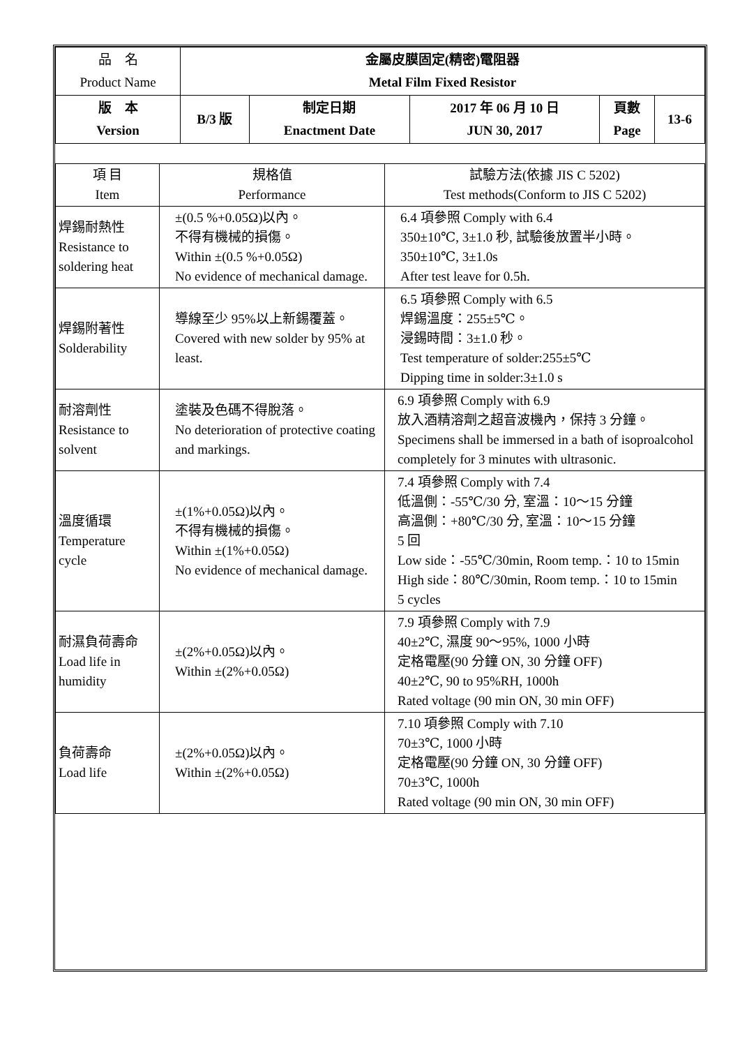| 品 名 Product Name | 金屬皮膜固定(精密)電阻器 Metal Film Fixed Resistor | | | | |
| 版 本 Version | B/3 版 | 制定日期 Enactment Date | 2017 年 06 月 10 日 JUN 30, 2017 | 頁數 Page | 13-6 |
| 項 目 Item | 規格值 Performance | 試驗方法(依據 JIS C 5202) Test methods(Conform to JIS C 5202) |
| 焊錫耐熱性 Resistance to soldering heat | ±(0.5 %+0.05Ω)以內。 不得有機械的損傷。 Within ±(0.5 %+0.05Ω) No evidence of mechanical damage. | 6.4 項參照 Comply with 6.4 350±10℃, 3±1.0 秒, 試驗後放置半小時。 350±10℃, 3±1.0s After test leave for 0.5h. |
| 焊錫附著性 Solderability | 導線至少 95%以上新錫覆蓋。 Covered with new solder by 95% at least. | 6.5 項參照 Comply with 6.5 焊錫溫度：255±5℃。 浸錫時間：3±1.0 秒。 Test temperature of solder:255±5℃ Dipping time in solder:3±1.0 s |
| 耐溶劑性 Resistance to solvent | 塗裝及色碼不得脫落。 No deterioration of protective coating and markings. | 6.9 項參照 Comply with 6.9 放入酒精溶劑之超音波機內，保持 3 分鐘。 Specimens shall be immersed in a bath of isoproalcohol completely for 3 minutes with ultrasonic. |
| 溫度循環 Temperature cycle | ±(1%+0.05Ω)以內。 不得有機械的損傷。 Within ±(1%+0.05Ω) No evidence of mechanical damage. | 7.4 項參照 Comply with 7.4 低溫側：-55℃/30 分, 室溫：10～15 分鐘 高溫側：+80℃/30 分, 室溫：10～15 分鐘 5 回 Low side：-55℃/30min, Room temp.：10 to 15min High side：80℃/30min, Room temp.：10 to 15min 5 cycles |
| 耐濕負荷壽命 Load life in humidity | ±(2%+0.05Ω)以內。 Within ±(2%+0.05Ω) | 7.9 項參照 Comply with 7.9 40±2℃, 濕度 90～95%, 1000 小時 定格電壓(90 分鐘 ON, 30 分鐘 OFF) 40±2℃, 90 to 95%RH, 1000h Rated voltage (90 min ON, 30 min OFF) |
| 負荷壽命 Load life | ±(2%+0.05Ω)以內。 Within ±(2%+0.05Ω) | 7.10 項參照 Comply with 7.10 70±3℃, 1000 小時 定格電壓(90 分鐘 ON, 30 分鐘 OFF) 70±3℃, 1000h Rated voltage (90 min ON, 30 min OFF) |